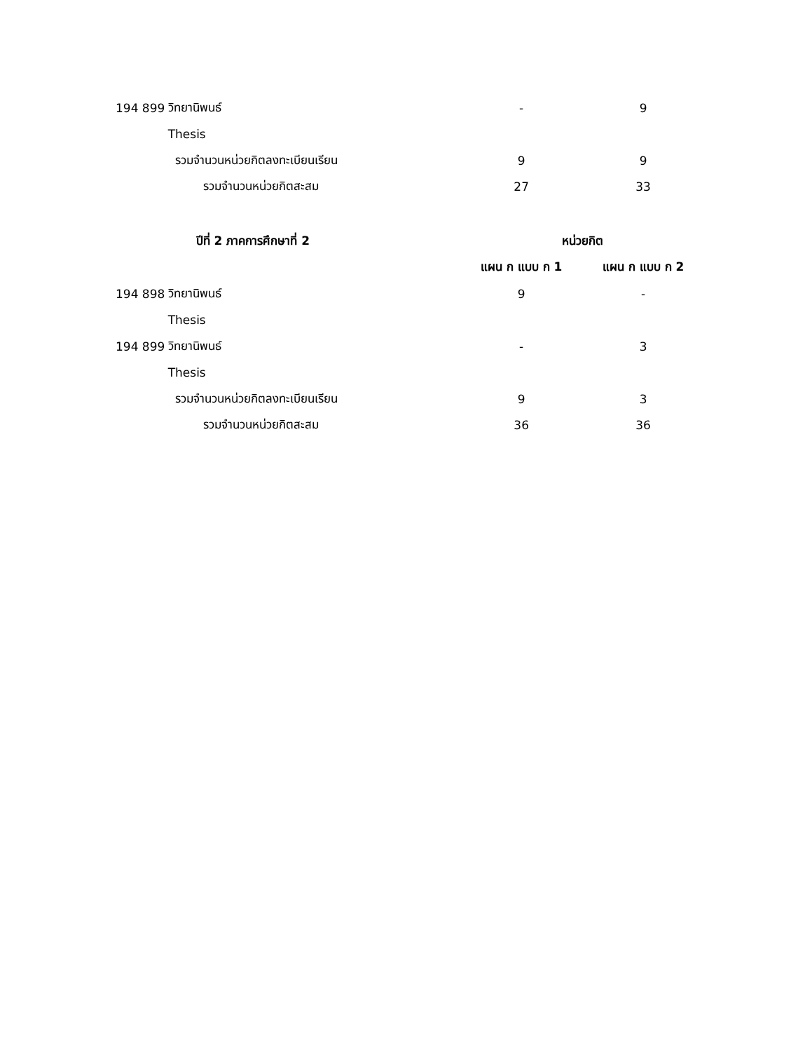| 194 899 | วิทยานิพนธ์ | - | 9 |
| | Thesis | | |
| | รวมจำนวนหน่วยกิตลงทะเบียนเรียน | 9 | 9 |
| | รวมจำนวนหน่วยกิตสะสม | 27 | 33 |
| | ปีที่ 2 ภาคการศึกษาที่ 2 | หน่วยกิต | |
| | | แผน ก แบบ ก 1 | แผน ก แบบ ก 2 |
| 194 898 | วิทยานิพนธ์ | 9 | - |
| | Thesis | | |
| 194 899 | วิทยานิพนธ์ | - | 3 |
| | Thesis | | |
| | รวมจำนวนหน่วยกิตลงทะเบียนเรียน | 9 | 3 |
| | รวมจำนวนหน่วยกิตสะสม | 36 | 36 |